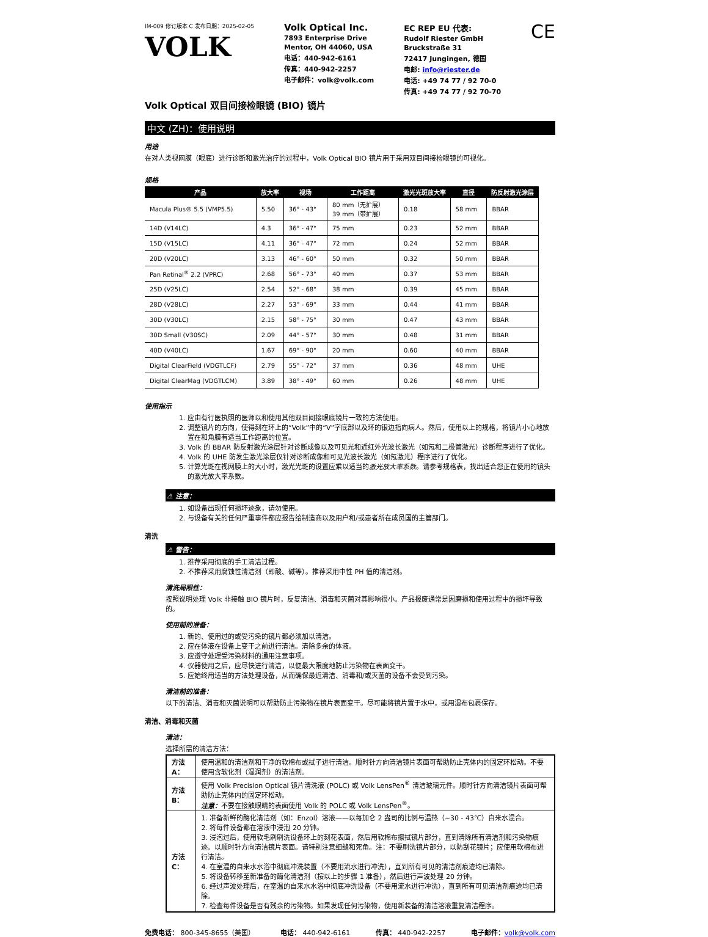IM-009 修订版本 C 发布日期：2025-02-05
VOLK
Volk Optical Inc.
7893 Enterprise Drive
Mentor, OH 44060, USA
电话：440-942-6161
传真：440-942-2257
电子邮件：volk@volk.com
EC REP EU 代表:
Rudolf Riester GmbH
Bruckstraße 31
72417 Jungingen, 德国
电邮: info@riester.de
电话: +49 74 77 / 92 70-0
传真: +49 74 77 / 92 70-70
CE
Volk Optical 双目间接检眼镜 (BIO) 镜片
中文 (ZH)：使用说明
用途
在对人类视网膜（眼底）进行诊断和激光治疗的过程中，Volk Optical BIO 镜片用于采用双目间接检眼镜的可视化。
规格
| 产品 | 放大率 | 视场 | 工作距离 | 激光光斑放大率 | 直径 | 防反射激光涂层 |
| --- | --- | --- | --- | --- | --- | --- |
| Macula Plus® 5.5 (VMP5.5) | 5.50 | 36° - 43° | 80 mm（无扩展） 39 mm（带扩展） | 0.18 | 58 mm | BBAR |
| 14D (V14LC) | 4.3 | 36° - 47° | 75 mm | 0.23 | 52 mm | BBAR |
| 15D (V15LC) | 4.11 | 36° - 47° | 72 mm | 0.24 | 52 mm | BBAR |
| 20D (V20LC) | 3.13 | 46° - 60° | 50 mm | 0.32 | 50 mm | BBAR |
| Pan Retinal<sup>®</sup> 2.2 (VPRC) | 2.68 | 56° - 73° | 40 mm | 0.37 | 53 mm | BBAR |
| 25D (V25LC) | 2.54 | 52° - 68° | 38 mm | 0.39 | 45 mm | BBAR |
| 28D (V28LC) | 2.27 | 53° - 69° | 33 mm | 0.44 | 41 mm | BBAR |
| 30D (V30LC) | 2.15 | 58° - 75° | 30 mm | 0.47 | 43 mm | BBAR |
| 30D Small (V30SC) | 2.09 | 44° - 57° | 30 mm | 0.48 | 31 mm | BBAR |
| 40D (V40LC) | 1.67 | 69° - 90° | 20 mm | 0.60 | 40 mm | BBAR |
| Digital ClearField (VDGTLCF) | 2.79 | 55° - 72° | 37 mm | 0.36 | 48 mm | UHE |
| Digital ClearMag (VDGTLCM) | 3.89 | 38° - 49° | 60 mm | 0.26 | 48 mm | UHE |
使用指示
1. 应由有行医执照的医师以和使用其他双目间接眼底镜片一致的方法使用。
2. 调整镜片的方向，使得刻在环上的“Volk”中的“V”字底部以及环的银边指向病人。然后，使用以上的规格，将镜片小心地放置在和角膜有适当工作距离的位置。
3. Volk 的 BBAR 防反射激光涂层针对诊断成像以及可见光和近红外光波长激光（如氖和二极管激光）诊断程序进行了优化。
4. Volk 的 UHE 防发生激光涂层仅针对诊断成像和可见光波长激光（如氖激光）程序进行了优化。
5. 计算光斑在视网膜上的大小时，激光光斑的设置应乘以适当的激光放大率系数。请参考规格表，找出适合您正在使用的镜头的激光放大率系数。
⚠ 注意：
1. 如设备出现任何损坏迹象，请勿使用。
2. 与设备有关的任何严重事件都应报告给制造商以及用户和/或患者所在成员国的主管部门。
清洗
⚠ 警告：
1. 推荐采用彻底的手工清洁过程。
2. 不推荐采用腐蚀性清洁剂（即酸、碱等）。推荐采用中性 PH 值的清洁剂。
清洗局限性：
按照说明处理 Volk 非接触 BIO 镜片时，反复清洁、消毒和灭菌对其影响很小。产品报废通常是因磨损和使用过程中的损坏导致的。
使用前的准备：
1. 新的、使用过的或受污染的镜片都必须加以清洁。
2. 应在体液在设备上变干之前进行清洁。清除多余的体液。
3. 应遵守处理受污染材料的通用注意事项。
4. 仪器使用之后，应尽快进行清洁，以便最大限度地防止污染物在表面变干。
5. 应始终用适当的方法处理设备，从而确保最近清洁、消毒和/或灭菌的设备不会受到污染。
清洁前的准备：
以下的清洁、消毒和灭菌说明可以帮助防止污染物在镜片表面变干。尽可能将镜片置于水中，或用湿布包裹保存。
清洁、消毒和灭菌
清洁：
选择所需的清洁方法：
| 方法 A： | 使用温和的清洁剂和干净的软棉布或拭子进行清洁。顺时针方向清洁镜片表面可帮助防止壳体内的固定环松动。不要使用含软化剂（湿润剂）的清洁剂。 |
| 方法 B： | 使用 Volk Precision Optical 镜片清洗液 (POLC) 或 Volk LensPen<sup>®</sup> 清洁玻璃元件。顺时针方向清洁镜片表面可帮助防止壳体内的固定环松动。 注意： 不要在接触眼睛的表面使用 Volk 的 POLC 或 Volk LensPen<sup>®</sup>。 |
| 方法 C： | 1. 准备新鲜的酶化清洁剂（如：Enzol）溶液——以每加仑 2 盎司的比例与温热（~30 - 43℃）自来水混合。 2. 将每件设备都在溶液中浸泡 20 分钟。 3. 浸泡过后，使用软毛刷刷洗设备环上的刻花表面，然后用软棉布擦拭镜片部分，直到清除所有清洁剂和污染物痕迹。以顺时针方向清洁镜片表面。请特别注意细缝和死角。注：不要刷洗镜片部分，以防刮花镜片；应使用软棉布进行清洁。 4. 在室温的自来水水浴中彻底冲洗装置（不要用流水进行冲洗），直到所有可见的清洁剂痕迹均已清除。 5. 将设备转移至新准备的酶化清洁剂（按以上的步骤 1 准备），然后进行声波处理 20 分钟。 6. 经过声波处理后，在室温的自来水水浴中彻底冲洗设备（不要用流水进行冲洗），直到所有可见清洁剂痕迹均已清除。 7. 检查每件设备是否有残余的污染物。如果发现任何污染物，使用新装备的清洁溶液重复清洁程序。 |
免费电话： 800-345-8655（美国） 电话： 440-942-6161 传真： 440-942-2257 电子邮件：volk@volk.com